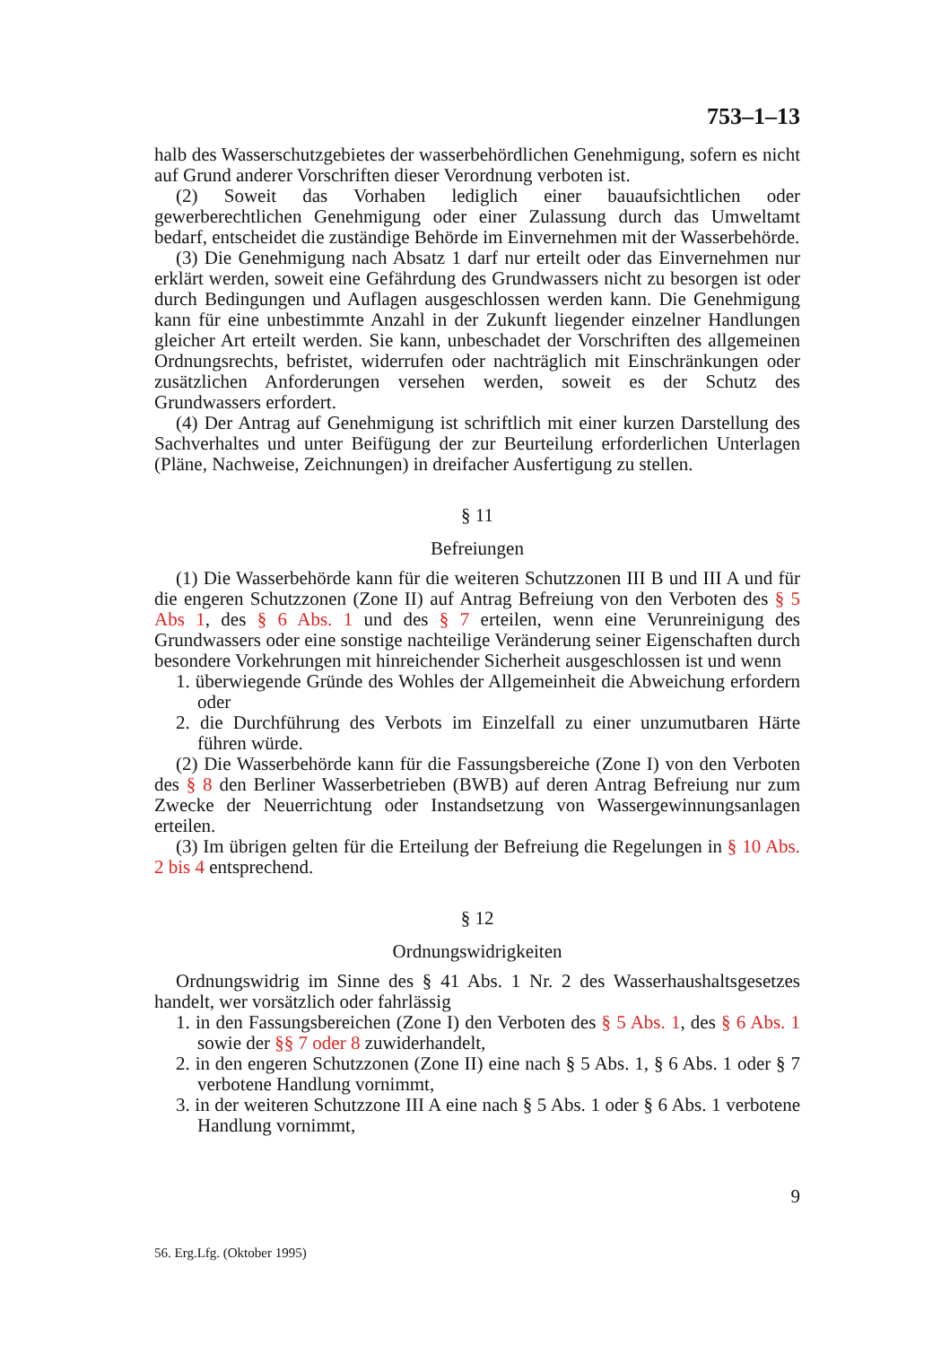753–1–13
halb des Wasserschutzgebietes der wasserbehördlichen Genehmigung, sofern es nicht auf Grund anderer Vorschriften dieser Verordnung verboten ist.
(2) Soweit das Vorhaben lediglich einer bauaufsichtlichen oder gewerberechtlichen Genehmigung oder einer Zulassung durch das Umweltamt bedarf, entscheidet die zuständige Behörde im Einvernehmen mit der Wasserbehörde.
(3) Die Genehmigung nach Absatz 1 darf nur erteilt oder das Einvernehmen nur erklärt werden, soweit eine Gefährdung des Grundwassers nicht zu besorgen ist oder durch Bedingungen und Auflagen ausgeschlossen werden kann. Die Genehmigung kann für eine unbestimmte Anzahl in der Zukunft liegender einzelner Handlungen gleicher Art erteilt werden. Sie kann, unbeschadet der Vorschriften des allgemeinen Ordnungsrechts, befristet, widerrufen oder nachträglich mit Einschränkungen oder zusätzlichen Anforderungen versehen werden, soweit es der Schutz des Grundwassers erfordert.
(4) Der Antrag auf Genehmigung ist schriftlich mit einer kurzen Darstellung des Sachverhaltes und unter Beifügung der zur Beurteilung erforderlichen Unterlagen (Pläne, Nachweise, Zeichnungen) in dreifacher Ausfertigung zu stellen.
§ 11
Befreiungen
(1) Die Wasserbehörde kann für die weiteren Schutzzonen III B und III A und für die engeren Schutzzonen (Zone II) auf Antrag Befreiung von den Verboten des § 5 Abs 1, des § 6 Abs. 1 und des § 7 erteilen, wenn eine Verunreinigung des Grundwassers oder eine sonstige nachteilige Veränderung seiner Eigenschaften durch besondere Vorkehrungen mit hinreichender Sicherheit ausgeschlossen ist und wenn
1. überwiegende Gründe des Wohles der Allgemeinheit die Abweichung erfordern oder
2. die Durchführung des Verbots im Einzelfall zu einer unzumutbaren Härte führen würde.
(2) Die Wasserbehörde kann für die Fassungsbereiche (Zone I) von den Verboten des § 8 den Berliner Wasserbetrieben (BWB) auf deren Antrag Befreiung nur zum Zwecke der Neuerrichtung oder Instandsetzung von Wassergewinnungsanlagen erteilen.
(3) Im übrigen gelten für die Erteilung der Befreiung die Regelungen in § 10 Abs. 2 bis 4 entsprechend.
§ 12
Ordnungswidrigkeiten
Ordnungswidrig im Sinne des § 41 Abs. 1 Nr. 2 des Wasserhaushaltsgesetzes handelt, wer vorsätzlich oder fahrlässig
1. in den Fassungsbereichen (Zone I) den Verboten des § 5 Abs. 1, des § 6 Abs. 1 sowie der §§ 7 oder 8 zuwiderhandelt,
2. in den engeren Schutzzonen (Zone II) eine nach § 5 Abs. 1, § 6 Abs. 1 oder § 7 verbotene Handlung vornimmt,
3. in der weiteren Schutzzone III A eine nach § 5 Abs. 1 oder § 6 Abs. 1 verbotene Handlung vornimmt,
9
56. Erg.Lfg. (Oktober 1995)